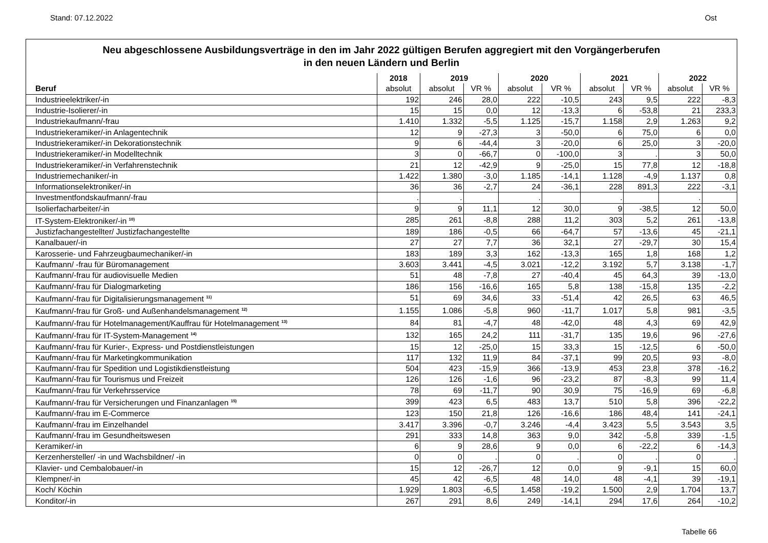Stand: 07.12.2022 Ost
Neu abgeschlossene Ausbildungsverträge in den im Jahr 2022 gültigen Berufen aggregiert mit den Vorgängerberufen
in den neuen Ländern und Berlin
| | 2018 | 2019 | | 2020 | | 2021 | | 2022 | |
| --- | --- | --- | --- | --- | --- | --- | --- | --- | --- |
| Beruf | absolut | absolut | VR % | absolut | VR % | absolut | VR % | absolut | VR % |
| Industrieelektriker/-in | 192 | 246 | 28,0 | 222 | -10,5 | 243 | 9,5 | 222 | -8,3 |
| Industrie-Isolierer/-in | 15 | 15 | 0,0 | 12 | -13,3 | 6 | -53,8 | 21 | 233,3 |
| Industriekaufmann/-frau | 1.410 | 1.332 | -5,5 | 1.125 | -15,7 | 1.158 | 2,9 | 1.263 | 9,2 |
| Industriekeramiker/-in Anlagentechnik | 12 | 9 | -27,3 | 3 | -50,0 | 6 | 75,0 | 6 | 0,0 |
| Industriekeramiker/-in Dekorationstechnik | 9 | 6 | -44,4 | 3 | -20,0 | 6 | 25,0 | 3 | -20,0 |
| Industriekeramiker/-in Modelltechnik | 3 | 0 | -66,7 | 0 | -100,0 | 3 | . | 3 | 50,0 |
| Industriekeramiker/-in Verfahrenstechnik | 21 | 12 | -42,9 | 9 | -25,0 | 15 | 77,8 | 12 | -18,8 |
| Industriemechaniker/-in | 1.422 | 1.380 | -3,0 | 1.185 | -14,1 | 1.128 | -4,9 | 1.137 | 0,8 |
| Informationselektroniker/-in | 36 | 36 | -2,7 | 24 | -36,1 | 228 | 891,3 | 222 | -3,1 |
| Investmentfondskaufmann/-frau | . | . | | . | | . | | . | |
| Isolierfacharbeiter/-in | 9 | 9 | 11,1 | 12 | 30,0 | 9 | -38,5 | 12 | 50,0 |
| IT-System-Elektroniker/-in <sup>10)</sup> | 285 | 261 | -8,8 | 288 | 11,2 | 303 | 5,2 | 261 | -13,8 |
| Justizfachangestellter/ Justizfachangestellte | 189 | 186 | -0,5 | 66 | -64,7 | 57 | -13,6 | 45 | -21,1 |
| Kanalbauer/-in | 27 | 27 | 7,7 | 36 | 32,1 | 27 | -29,7 | 30 | 15,4 |
| Karosserie- und Fahrzeugbaumechaniker/-in | 183 | 189 | 3,3 | 162 | -13,3 | 165 | 1,8 | 168 | 1,2 |
| Kaufmann/ -frau für Büromanagement | 3.603 | 3.441 | -4,5 | 3.021 | -12,2 | 3.192 | 5,7 | 3.138 | -1,7 |
| Kaufmann/-frau für audiovisuelle Medien | 51 | 48 | -7,8 | 27 | -40,4 | 45 | 64,3 | 39 | -13,0 |
| Kaufmann/-frau für Dialogmarketing | 186 | 156 | -16,6 | 165 | 5,8 | 138 | -15,8 | 135 | -2,2 |
| Kaufmann/-frau für Digitalisierungsmanagement <sup>11)</sup> | 51 | 69 | 34,6 | 33 | -51,4 | 42 | 26,5 | 63 | 46,5 |
| Kaufmann/-frau für Groß- und Außenhandelsmanagement <sup>12)</sup> | 1.155 | 1.086 | -5,8 | 960 | -11,7 | 1.017 | 5,8 | 981 | -3,5 |
| Kaufmann/-frau für Hotelmanagement/Kauffrau für Hotelmanagement <sup>13)</sup> | 84 | 81 | -4,7 | 48 | -42,0 | 48 | 4,3 | 69 | 42,9 |
| Kaufmann/-frau für IT-System-Management <sup>14)</sup> | 132 | 165 | 24,2 | 111 | -31,7 | 135 | 19,6 | 96 | -27,6 |
| Kaufmann/-frau für Kurier-, Express- und Postdienstleistungen | 15 | 12 | -25,0 | 15 | 33,3 | 15 | -12,5 | 6 | -50,0 |
| Kaufmann/-frau für Marketingkommunikation | 117 | 132 | 11,9 | 84 | -37,1 | 99 | 20,5 | 93 | -8,0 |
| Kaufmann/-frau für Spedition und Logistikdienstleistung | 504 | 423 | -15,9 | 366 | -13,9 | 453 | 23,8 | 378 | -16,2 |
| Kaufmann/-frau für Tourismus und Freizeit | 126 | 126 | -1,6 | 96 | -23,2 | 87 | -8,3 | 99 | 11,4 |
| Kaufmann/-frau für Verkehrsservice | 78 | 69 | -11,7 | 90 | 30,9 | 75 | -16,9 | 69 | -6,8 |
| Kaufmann/-frau für Versicherungen und Finanzanlagen <sup>15)</sup> | 399 | 423 | 6,5 | 483 | 13,7 | 510 | 5,8 | 396 | -22,2 |
| Kaufmann/-frau im E-Commerce | 123 | 150 | 21,8 | 126 | -16,6 | 186 | 48,4 | 141 | -24,1 |
| Kaufmann/-frau im Einzelhandel | 3.417 | 3.396 | -0,7 | 3.246 | -4,4 | 3.423 | 5,5 | 3.543 | 3,5 |
| Kaufmann/-frau im Gesundheitswesen | 291 | 333 | 14,8 | 363 | 9,0 | 342 | -5,8 | 339 | -1,5 |
| Keramiker/-in | 6 | 9 | 28,6 | 9 | 0,0 | 6 | -22,2 | 6 | -14,3 |
| Kerzenhersteller/ -in und Wachsbildner/ -in | 0 | 0 | . | 0 | . | 0 | . | 0 | . |
| Klavier- und Cembalobauer/-in | 15 | 12 | -26,7 | 12 | 0,0 | 9 | -9,1 | 15 | 60,0 |
| Klempner/-in | 45 | 42 | -6,5 | 48 | 14,0 | 48 | -4,1 | 39 | -19,1 |
| Koch/ Köchin | 1.929 | 1.803 | -6,5 | 1.458 | -19,2 | 1.500 | 2,9 | 1.704 | 13,7 |
| Konditor/-in | 267 | 291 | 8,6 | 249 | -14,1 | 294 | 17,6 | 264 | -10,2 |
Tabelle 66